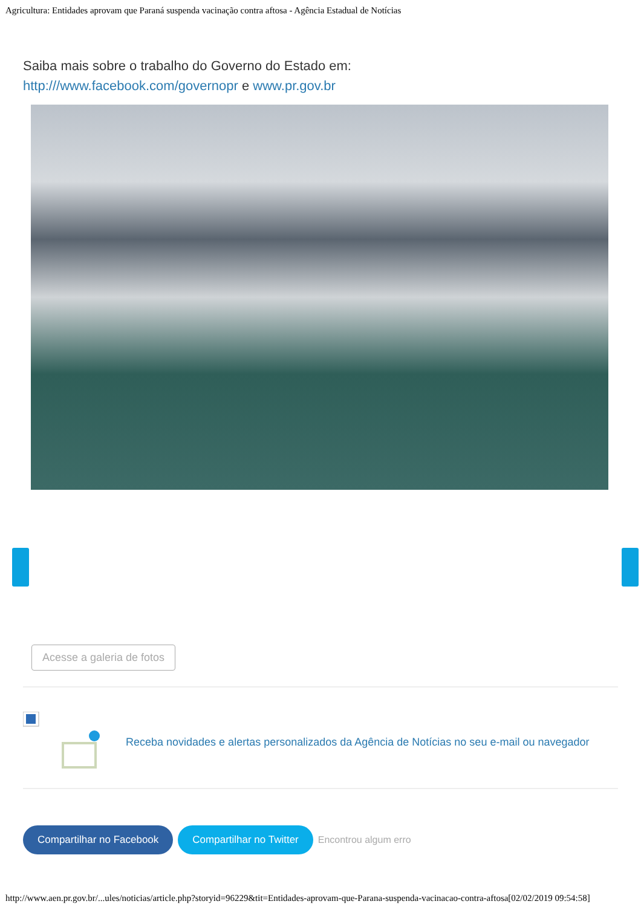Agricultura: Entidades aprovam que Paraná suspenda vacinação contra aftosa - Agência Estadual de Notícias
Saiba mais sobre o trabalho do Governo do Estado em:
http:///www.facebook.com/governopr e www.pr.gov.br
Acesse a galeria de fotos
Receba novidades e alertas personalizados da Agência de Notícias no seu e-mail ou navegador
Compartilhar no Facebook Compartilhar no Twitter Encontrou algum erro
http://www.aen.pr.gov.br/...ules/noticias/article.php?storyid=96229&tit=Entidades-aprovam-que-Parana-suspenda-vacinacao-contra-aftosa[02/02/2019 09:54:58]